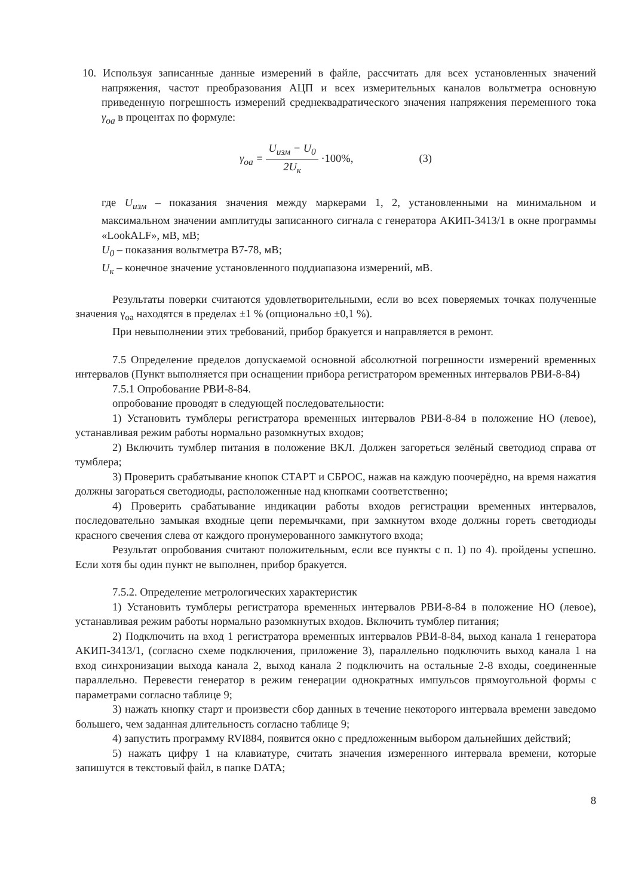10. Используя записанные данные измерений в файле, рассчитать для всех установленных значений напряжения, частот преобразования АЦП и всех измерительных каналов вольтметра основную приведенную погрешность измерений среднеквадратического значения напряжения переменного тока γ<sub>оа</sub> в процентах по формуле:
γ<sub>оа</sub> = U<sub>изм</sub> − U<sub>0</sub> 2U<sub>к</sub> ·100%, (3)
где U<sub>изм</sub> – показания значения между маркерами 1, 2, установленными на минимальном и максимальном значении амплитуды записанного сигнала с генератора АКИП-3413/1 в окне программы «LookALF», мВ, мВ;
U<sub>0</sub> – показания вольтметра В7-78, мВ;
U<sub>к</sub> – конечное значение установленного поддиапазона измерений, мВ.
Результаты поверки считаются удовлетворительными, если во всех поверяемых точках полученные значения γ<sub>оа</sub> находятся в пределах ±1 % (опционально ±0,1 %).
При невыполнении этих требований, прибор бракуется и направляется в ремонт.
7.5 Определение пределов допускаемой основной абсолютной погрешности измерений временных интервалов (Пункт выполняется при оснащении прибора регистратором временных интервалов РВИ-8-84)
7.5.1 Опробование РВИ-8-84.
опробование проводят в следующей последовательности:
1) Установить тумблеры регистратора временных интервалов РВИ-8-84 в положение НО (левое), устанавливая режим работы нормально разомкнутых входов;
2) Включить тумблер питания в положение ВКЛ. Должен загореться зелёный светодиод справа от тумблера;
3) Проверить срабатывание кнопок СТАРТ и СБРОС, нажав на каждую поочерёдно, на время нажатия должны загораться светодиоды, расположенные над кнопками соответственно;
4) Проверить срабатывание индикации работы входов регистрации временных интервалов, последовательно замыкая входные цепи перемычками, при замкнутом входе должны гореть светодиоды красного свечения слева от каждого пронумерованного замкнутого входа;
Результат опробования считают положительным, если все пункты с п. 1) по 4). пройдены успешно. Если хотя бы один пункт не выполнен, прибор бракуется.
7.5.2. Определение метрологических характеристик
1) Установить тумблеры регистратора временных интервалов РВИ-8-84 в положение НО (левое), устанавливая режим работы нормально разомкнутых входов. Включить тумблер питания;
2) Подключить на вход 1 регистратора временных интервалов РВИ-8-84, выход канала 1 генератора АКИП-3413/1, (согласно схеме подключения, приложение 3), параллельно подключить выход канала 1 на вход синхронизации выхода канала 2, выход канала 2 подключить на остальные 2-8 входы, соединенные параллельно. Перевести генератор в режим генерации однократных импульсов прямоугольной формы с параметрами согласно таблице 9;
3) нажать кнопку старт и произвести сбор данных в течение некоторого интервала времени заведомо большего, чем заданная длительность согласно таблице 9;
4) запустить программу RVI884, появится окно с предложенным выбором дальнейших действий;
5) нажать цифру 1 на клавиатуре, считать значения измеренного интервала времени, которые запишутся в текстовый файл, в папке DATA;
8